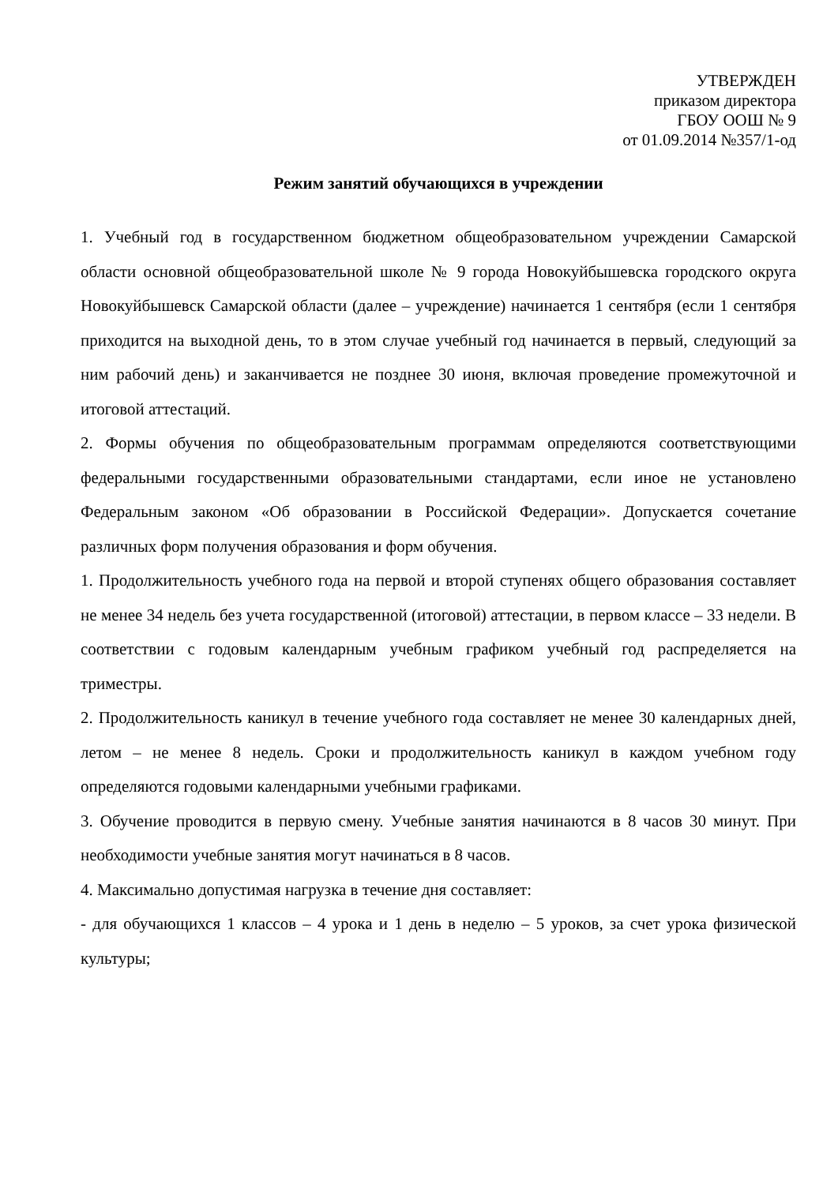УТВЕРЖДЕН
приказом директора
ГБОУ ООШ № 9
от 01.09.2014 №357/1-од
Режим занятий обучающихся в учреждении
1. Учебный год в государственном бюджетном общеобразовательном учреждении Самарской области основной общеобразовательной школе № 9 города Новокуйбышевска городского округа Новокуйбышевск Самарской области (далее – учреждение) начинается 1 сентября (если 1 сентября приходится на выходной день, то в этом случае учебный год начинается в первый, следующий за ним рабочий день) и заканчивается не позднее 30 июня, включая проведение промежуточной и итоговой аттестаций.
2. Формы обучения по общеобразовательным программам определяются соответствующими федеральными государственными образовательными стандартами, если иное не установлено Федеральным законом «Об образовании в Российской Федерации». Допускается сочетание различных форм получения образования и форм обучения.
1. Продолжительность учебного года на первой и второй ступенях общего образования составляет не менее 34 недель без учета государственной (итоговой) аттестации, в первом классе – 33 недели. В соответствии с годовым календарным учебным графиком учебный год распределяется на триместры.
2. Продолжительность каникул в течение учебного года составляет не менее 30 календарных дней, летом – не менее 8 недель. Сроки и продолжительность каникул в каждом учебном году определяются годовыми календарными учебными графиками.
3. Обучение проводится в первую смену. Учебные занятия начинаются в 8 часов 30 минут. При необходимости учебные занятия могут начинаться в 8 часов.
4. Максимально допустимая нагрузка в течение дня составляет:
- для обучающихся 1 классов – 4 урока и 1 день в неделю – 5 уроков, за счет урока физической культуры;